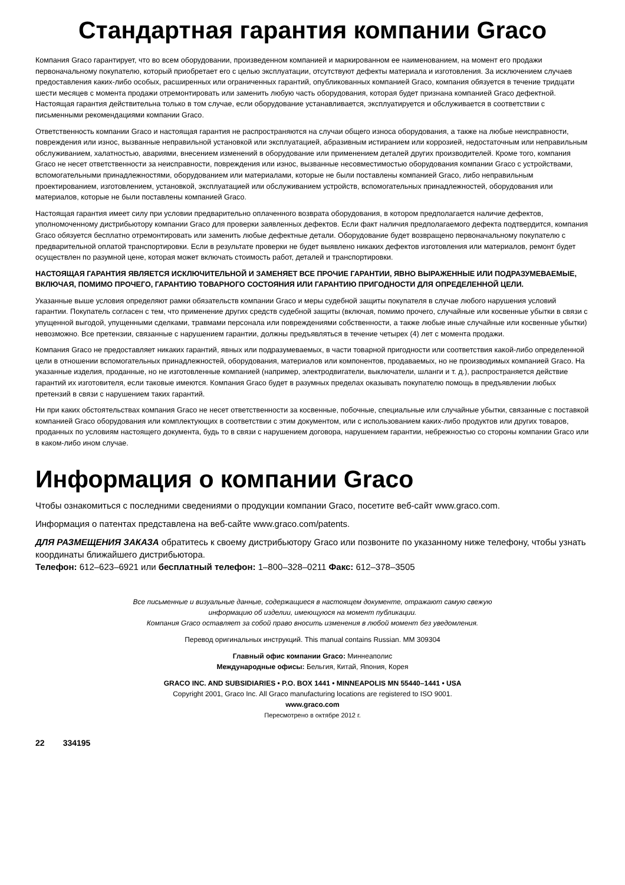Стандартная гарантия компании Graco
Компания Graco гарантирует, что во всем оборудовании, произведенном компанией и маркированном ее наименованием, на момент его продажи первоначальному покупателю, который приобретает его с целью эксплуатации, отсутствуют дефекты материала и изготовления. За исключением случаев предоставления каких-либо особых, расширенных или ограниченных гарантий, опубликованных компанией Graco, компания обязуется в течение тридцати шести месяцев с момента продажи отремонтировать или заменить любую часть оборудования, которая будет признана компанией Graco дефектной. Настоящая гарантия действительна только в том случае, если оборудование устанавливается, эксплуатируется и обслуживается в соответствии с письменными рекомендациями компании Graco.
Ответственность компании Graco и настоящая гарантия не распространяются на случаи общего износа оборудования, а также на любые неисправности, повреждения или износ, вызванные неправильной установкой или эксплуатацией, абразивным истиранием или коррозией, недостаточным или неправильным обслуживанием, халатностью, авариями, внесением изменений в оборудование или применением деталей других производителей. Кроме того, компания Graco не несет ответственности за неисправности, повреждения или износ, вызванные несовместимостью оборудования компании Graco с устройствами, вспомогательными принадлежностями, оборудованием или материалами, которые не были поставлены компанией Graco, либо неправильным проектированием, изготовлением, установкой, эксплуатацией или обслуживанием устройств, вспомогательных принадлежностей, оборудования или материалов, которые не были поставлены компанией Graco.
Настоящая гарантия имеет силу при условии предварительно оплаченного возврата оборудования, в котором предполагается наличие дефектов, уполномоченному дистрибьютору компании Graco для проверки заявленных дефектов. Если факт наличия предполагаемого дефекта подтвердится, компания Graco обязуется бесплатно отремонтировать или заменить любые дефектные детали. Оборудование будет возвращено первоначальному покупателю с предварительной оплатой транспортировки. Если в результате проверки не будет выявлено никаких дефектов изготовления или материалов, ремонт будет осуществлен по разумной цене, которая может включать стоимость работ, деталей и транспортировки.
НАСТОЯЩАЯ ГАРАНТИЯ ЯВЛЯЕТСЯ ИСКЛЮЧИТЕЛЬНОЙ И ЗАМЕНЯЕТ ВСЕ ПРОЧИЕ ГАРАНТИИ, ЯВНО ВЫРАЖЕННЫЕ ИЛИ ПОДРАЗУМЕВАЕМЫЕ, ВКЛЮЧАЯ, ПОМИМО ПРОЧЕГО, ГАРАНТИЮ ТОВАРНОГО СОСТОЯНИЯ ИЛИ ГАРАНТИЮ ПРИГОДНОСТИ ДЛЯ ОПРЕДЕЛЕННОЙ ЦЕЛИ.
Указанные выше условия определяют рамки обязательств компании Graco и меры судебной защиты покупателя в случае любого нарушения условий гарантии. Покупатель согласен с тем, что применение других средств судебной защиты (включая, помимо прочего, случайные или косвенные убытки в связи с упущенной выгодой, упущенными сделками, травмами персонала или повреждениями собственности, а также любые иные случайные или косвенные убытки) невозможно. Все претензии, связанные с нарушением гарантии, должны предъявляться в течение четырех (4) лет с момента продажи.
Компания Graco не предоставляет никаких гарантий, явных или подразумеваемых, в части товарной пригодности или соответствия какой-либо определенной цели в отношении вспомогательных принадлежностей, оборудования, материалов или компонентов, продаваемых, но не производимых компанией Graco. На указанные изделия, проданные, но не изготовленные компанией (например, электродвигатели, выключатели, шланги и т. д.), распространяется действие гарантий их изготовителя, если таковые имеются. Компания Graco будет в разумных пределах оказывать покупателю помощь в предъявлении любых претензий в связи с нарушением таких гарантий.
Ни при каких обстоятельствах компания Graco не несет ответственности за косвенные, побочные, специальные или случайные убытки, связанные с поставкой компанией Graco оборудования или комплектующих в соответствии с этим документом, или с использованием каких-либо продуктов или других товаров, проданных по условиям настоящего документа, будь то в связи с нарушением договора, нарушением гарантии, небрежностью со стороны компании Graco или в каком-либо ином случае.
Информация о компании Graco
Чтобы ознакомиться с последними сведениями о продукции компании Graco, посетите веб-сайт www.graco.com.
Информация о патентах представлена на веб-сайте www.graco.com/patents.
ДЛЯ РАЗМЕЩЕНИЯ ЗАКАЗА обратитесь к своему дистрибьютору Graco или позвоните по указанному ниже телефону, чтобы узнать координаты ближайшего дистрибьютора.
Телефон: 612–623–6921 или бесплатный телефон: 1–800–328–0211 Факс: 612–378–3505
Все письменные и визуальные данные, содержащиеся в настоящем документе, отражают самую свежую
информацию об изделии, имеющуюся на момент публикации.
Компания Graco оставляет за собой право вносить изменения в любой момент без уведомления.
Перевод оригинальных инструкций. This manual contains Russian. MM 309304
Главный офис компании Graco: Миннеаполис
Международные офисы: Бельгия, Китай, Япония, Корея
GRACO INC. AND SUBSIDIARIES • P.O. BOX 1441 • MINNEAPOLIS MN 55440–1441 • USA
Copyright 2001, Graco Inc. All Graco manufacturing locations are registered to ISO 9001.
www.graco.com
Пересмотрено в октябре 2012 г.
22 334195